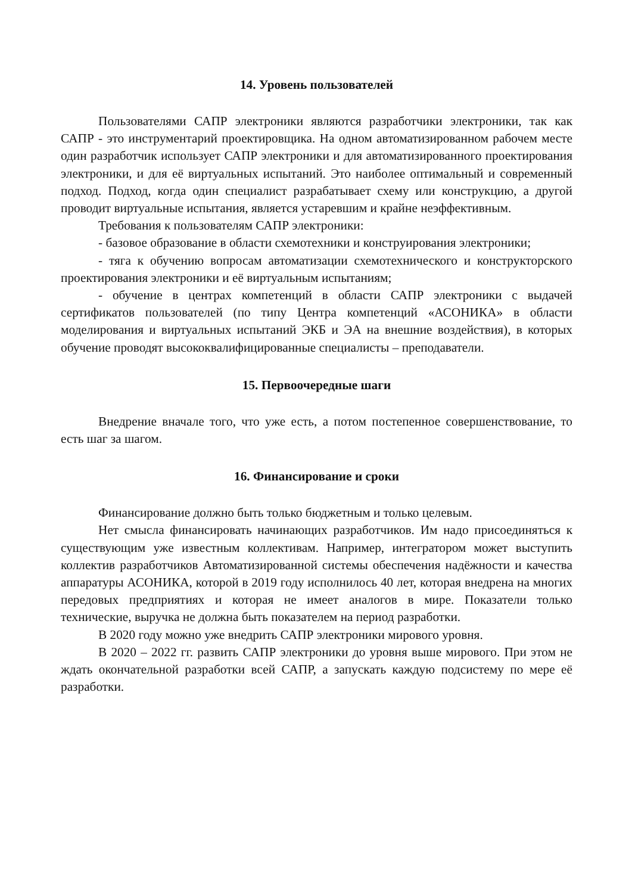14. Уровень пользователей
Пользователями САПР электроники являются разработчики электроники, так как САПР - это инструментарий проектировщика. На одном автоматизированном рабочем месте один разработчик использует САПР электроники и для автоматизированного проектирования электроники, и для её виртуальных испытаний. Это наиболее оптимальный и современный подход. Подход, когда один специалист разрабатывает схему или конструкцию, а другой проводит виртуальные испытания, является устаревшим и крайне неэффективным.
Требования к пользователям САПР электроники:
- базовое образование в области схемотехники и конструирования электроники;
- тяга к обучению вопросам автоматизации схемотехнического и конструкторского проектирования электроники и её виртуальным испытаниям;
- обучение в центрах компетенций в области САПР электроники с выдачей сертификатов пользователей (по типу Центра компетенций «АСОНИКА» в области моделирования и виртуальных испытаний ЭКБ и ЭА на внешние воздействия), в которых обучение проводят высококвалифицированные специалисты – преподаватели.
15. Первоочередные шаги
Внедрение вначале того, что уже есть, а потом постепенное совершенствование, то есть шаг за шагом.
16. Финансирование и сроки
Финансирование должно быть только бюджетным и только целевым.
Нет смысла финансировать начинающих разработчиков. Им надо присоединяться к существующим уже известным коллективам. Например, интегратором может выступить коллектив разработчиков Автоматизированной системы обеспечения надёжности и качества аппаратуры АСОНИКА, которой в 2019 году исполнилось 40 лет, которая внедрена на многих передовых предприятиях и которая не имеет аналогов в мире. Показатели только технические, выручка не должна быть показателем на период разработки.
В 2020 году можно уже внедрить САПР электроники мирового уровня.
В 2020 – 2022 гг. развить САПР электроники до уровня выше мирового. При этом не ждать окончательной разработки всей САПР, а запускать каждую подсистему по мере её разработки.